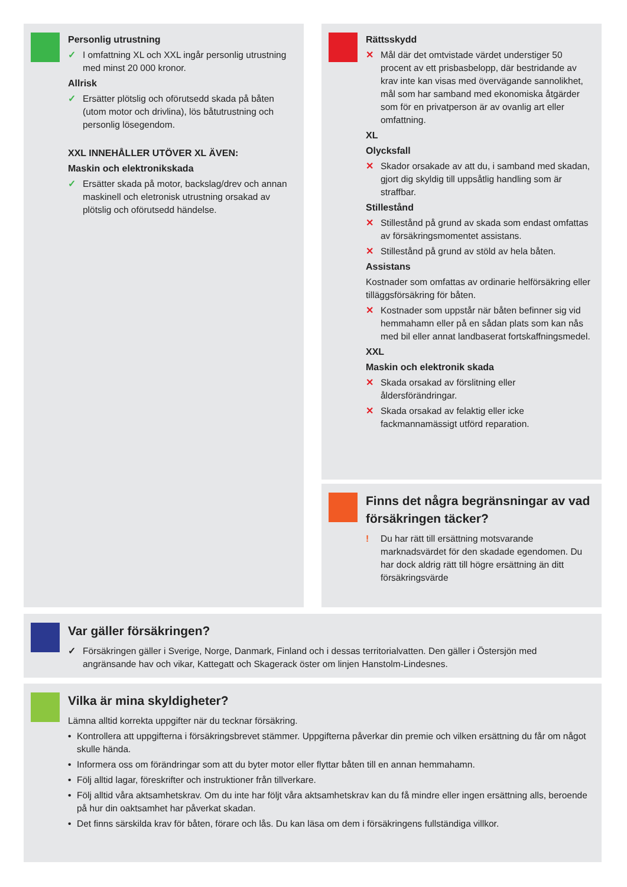Personlig utrustning
✓ I omfattning XL och XXL ingår personlig utrustning med minst 20 000 kronor.
Allrisk
✓ Ersätter plötslig och oförutsedd skada på båten (utom motor och drivlina), lös båtutrustning och personlig lösegendom.
XXL INNEHÅLLER UTÖVER XL ÄVEN:
Maskin och elektronikskada
✓ Ersätter skada på motor, backslag/drev och annan maskinell och eletronisk utrustning orsakad av plötslig och oförutsedd händelse.
Rättsskydd
✕ Mål där det omtvistade värdet understiger 50 procent av ett prisbasbelopp, där bestridande av krav inte kan visas med övervägande sannolikhet, mål som har samband med ekonomiska åtgärder som för en privatperson är av ovanlig art eller omfattning.
XL
Olycksfall
✕ Skador orsakade av att du, i samband med skadan, gjort dig skyldig till uppsåtlig handling som är straffbar.
Stillestånd
✕ Stillestånd på grund av skada som endast omfattas av försäkringsmomentet assistans.
✕ Stillestånd på grund av stöld av hela båten.
Assistans
Kostnader som omfattas av ordinarie helförsäkring eller tilläggsförsäkring för båten.
✕ Kostnader som uppstår när båten befinner sig vid hemmahamn eller på en sådan plats som kan nås med bil eller annat landbaserat fortskaffningsmedel.
XXL
Maskin och elektronik skada
✕ Skada orsakad av förslitning eller åldersförändringar.
✕ Skada orsakad av felaktig eller icke fackmannamässigt utförd reparation.
Finns det några begränsningar av vad försäkringen täcker?
! Du har rätt till ersättning motsvarande marknadsvärdet för den skadade egendomen. Du har dock aldrig rätt till högre ersättning än ditt försäkringsvärde
Var gäller försäkringen?
✓ Försäkringen gäller i Sverige, Norge, Danmark, Finland och i dessas territorialvatten. Den gäller i Östersjön med angränsande hav och vikar, Kattegatt och Skagerack öster om linjen Hanstolm-Lindesnes.
Vilka är mina skyldigheter?
Lämna alltid korrekta uppgifter när du tecknar försäkring.
• Kontrollera att uppgifterna i försäkringsbrevet stämmer. Uppgifterna påverkar din premie och vilken ersättning du får om något skulle hända.
• Informera oss om förändringar som att du byter motor eller flyttar båten till en annan hemmahamn.
• Följ alltid lagar, föreskrifter och instruktioner från tillverkare.
• Följ alltid våra aktsamhetskrav. Om du inte har följt våra aktsamhetskrav kan du få mindre eller ingen ersättning alls, beroende på hur din oaktsamhet har påverkat skadan.
• Det finns särskilda krav för båten, förare och lås. Du kan läsa om dem i försäkringens fullständiga villkor.